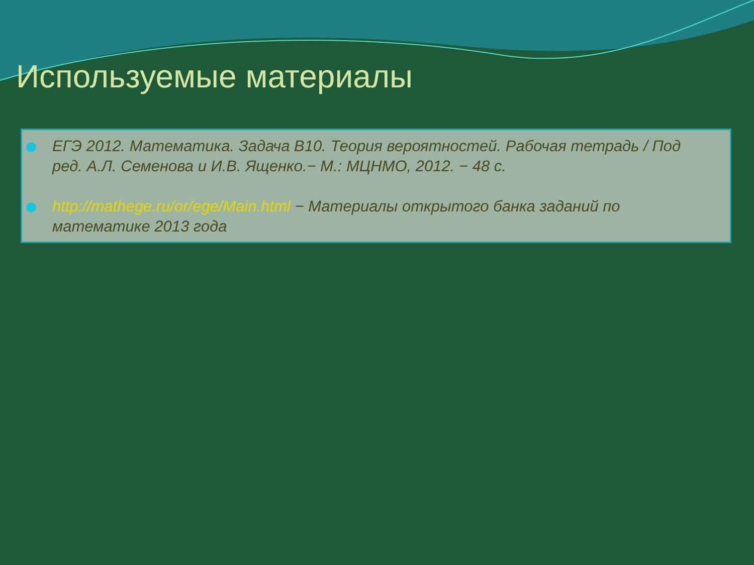Используемые материалы
ЕГЭ 2012. Математика. Задача В10. Теория вероятностей. Рабочая тетрадь / Под ред. А.Л. Семенова и И.В. Ященко.− М.: МЦНМО, 2012. − 48 с.
http://mathege.ru/or/ege/Main.html − Материалы открытого банка заданий по математике 2013 года